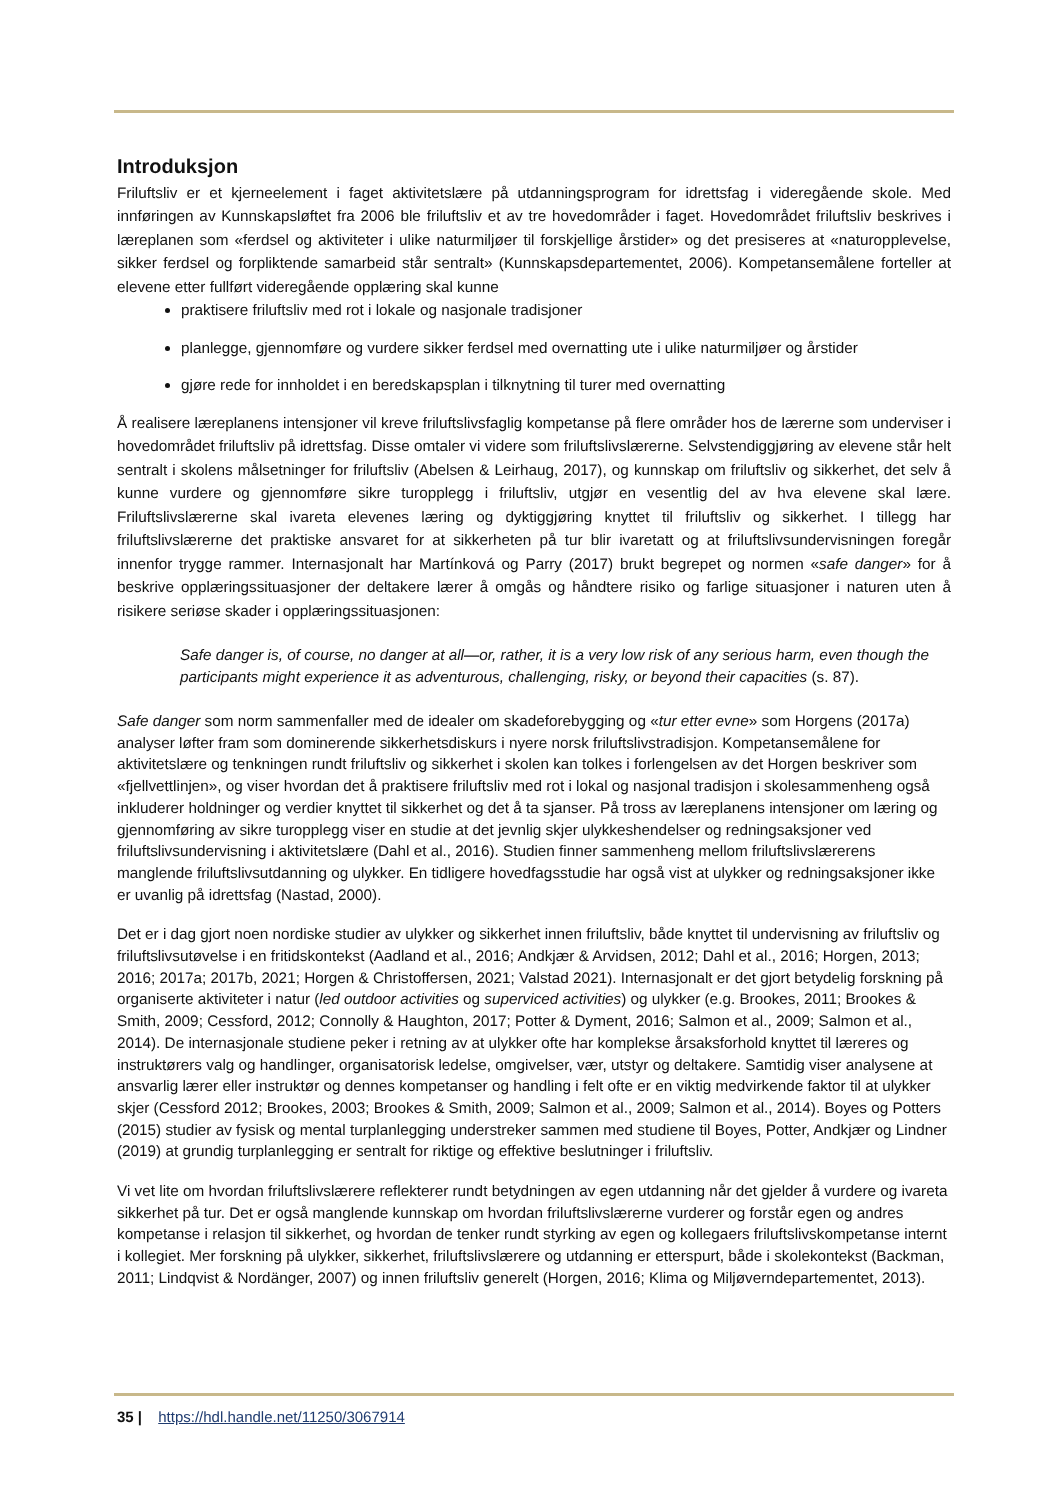Introduksjon
Friluftsliv er et kjerneelement i faget aktivitetslære på utdanningsprogram for idrettsfag i videregående skole. Med innføringen av Kunnskapsløftet fra 2006 ble friluftsliv et av tre hovedområder i faget. Hovedområdet friluftsliv beskrives i læreplanen som «ferdsel og aktiviteter i ulike naturmiljøer til forskjellige årstider» og det presiseres at «naturopplevelse, sikker ferdsel og forpliktende samarbeid står sentralt» (Kunnskapsdepartementet, 2006). Kompetansemålene forteller at elevene etter fullført videregående opplæring skal kunne
praktisere friluftsliv med rot i lokale og nasjonale tradisjoner
planlegge, gjennomføre og vurdere sikker ferdsel med overnatting ute i ulike naturmiljøer og årstider
gjøre rede for innholdet i en beredskapsplan i tilknytning til turer med overnatting
Å realisere læreplanens intensjoner vil kreve friluftslivsfaglig kompetanse på flere områder hos de lærerne som underviser i hovedområdet friluftsliv på idrettsfag. Disse omtaler vi videre som friluftslivslærerne. Selvstendiggjøring av elevene står helt sentralt i skolens målsetninger for friluftsliv (Abelsen & Leirhaug, 2017), og kunnskap om friluftsliv og sikkerhet, det selv å kunne vurdere og gjennomføre sikre turopplegg i friluftsliv, utgjør en vesentlig del av hva elevene skal lære. Friluftslivslærerne skal ivareta elevenes læring og dyktiggjøring knyttet til friluftsliv og sikkerhet. I tillegg har friluftslivslærerne det praktiske ansvaret for at sikkerheten på tur blir ivaretatt og at friluftslivsundervisningen foregår innenfor trygge rammer. Internasjonalt har Martínková og Parry (2017) brukt begrepet og normen «safe danger» for å beskrive opplæringssituasjoner der deltakere lærer å omgås og håndtere risiko og farlige situasjoner i naturen uten å risikere seriøse skader i opplæringssituasjonen:
Safe danger is, of course, no danger at all—or, rather, it is a very low risk of any serious harm, even though the participants might experience it as adventurous, challenging, risky, or beyond their capacities (s. 87).
Safe danger som norm sammenfaller med de idealer om skadeforebygging og «tur etter evne» som Horgens (2017a) analyser løfter fram som dominerende sikkerhetsdiskurs i nyere norsk friluftslivstradisjon. Kompetansemålene for aktivitetslære og tenkningen rundt friluftsliv og sikkerhet i skolen kan tolkes i forlengelsen av det Horgen beskriver som «fjellvettlinjen», og viser hvordan det å praktisere friluftsliv med rot i lokal og nasjonal tradisjon i skolesammenheng også inkluderer holdninger og verdier knyttet til sikkerhet og det å ta sjanser. På tross av læreplanens intensjoner om læring og gjennomføring av sikre turopplegg viser en studie at det jevnlig skjer ulykkeshendelser og redningsaksjoner ved friluftslivsundervisning i aktivitetslære (Dahl et al., 2016). Studien finner sammenheng mellom friluftslivslærerens manglende friluftslivsutdanning og ulykker. En tidligere hovedfagsstudie har også vist at ulykker og redningsaksjoner ikke er uvanlig på idrettsfag (Nastad, 2000).
Det er i dag gjort noen nordiske studier av ulykker og sikkerhet innen friluftsliv, både knyttet til undervisning av friluftsliv og friluftslivsutøvelse i en fritidskontekst (Aadland et al., 2016; Andkjær & Arvidsen, 2012; Dahl et al., 2016; Horgen, 2013; 2016; 2017a; 2017b, 2021; Horgen & Christoffersen, 2021; Valstad 2021). Internasjonalt er det gjort betydelig forskning på organiserte aktiviteter i natur (led outdoor activities og superviced activities) og ulykker (e.g. Brookes, 2011; Brookes & Smith, 2009; Cessford, 2012; Connolly & Haughton, 2017; Potter & Dyment, 2016; Salmon et al., 2009; Salmon et al., 2014). De internasjonale studiene peker i retning av at ulykker ofte har komplekse årsaksforhold knyttet til læreres og instruktørers valg og handlinger, organisatorisk ledelse, omgivelser, vær, utstyr og deltakere. Samtidig viser analysene at ansvarlig lærer eller instruktør og dennes kompetanser og handling i felt ofte er en viktig medvirkende faktor til at ulykker skjer (Cessford 2012; Brookes, 2003; Brookes & Smith, 2009; Salmon et al., 2009; Salmon et al., 2014). Boyes og Potters (2015) studier av fysisk og mental turplanlegging understreker sammen med studiene til Boyes, Potter, Andkjær og Lindner (2019) at grundig turplanlegging er sentralt for riktige og effektive beslutninger i friluftsliv.
Vi vet lite om hvordan friluftslivslærere reflekterer rundt betydningen av egen utdanning når det gjelder å vurdere og ivareta sikkerhet på tur. Det er også manglende kunnskap om hvordan friluftslivslærerne vurderer og forstår egen og andres kompetanse i relasjon til sikkerhet, og hvordan de tenker rundt styrking av egen og kollegaers friluftslivskompetanse internt i kollegiet. Mer forskning på ulykker, sikkerhet, friluftslivslærere og utdanning er etterspurt, både i skolekontekst (Backman, 2011; Lindqvist & Nordänger, 2007) og innen friluftsliv generelt (Horgen, 2016; Klima og Miljøverndepartementet, 2013).
35 | https://hdl.handle.net/11250/3067914